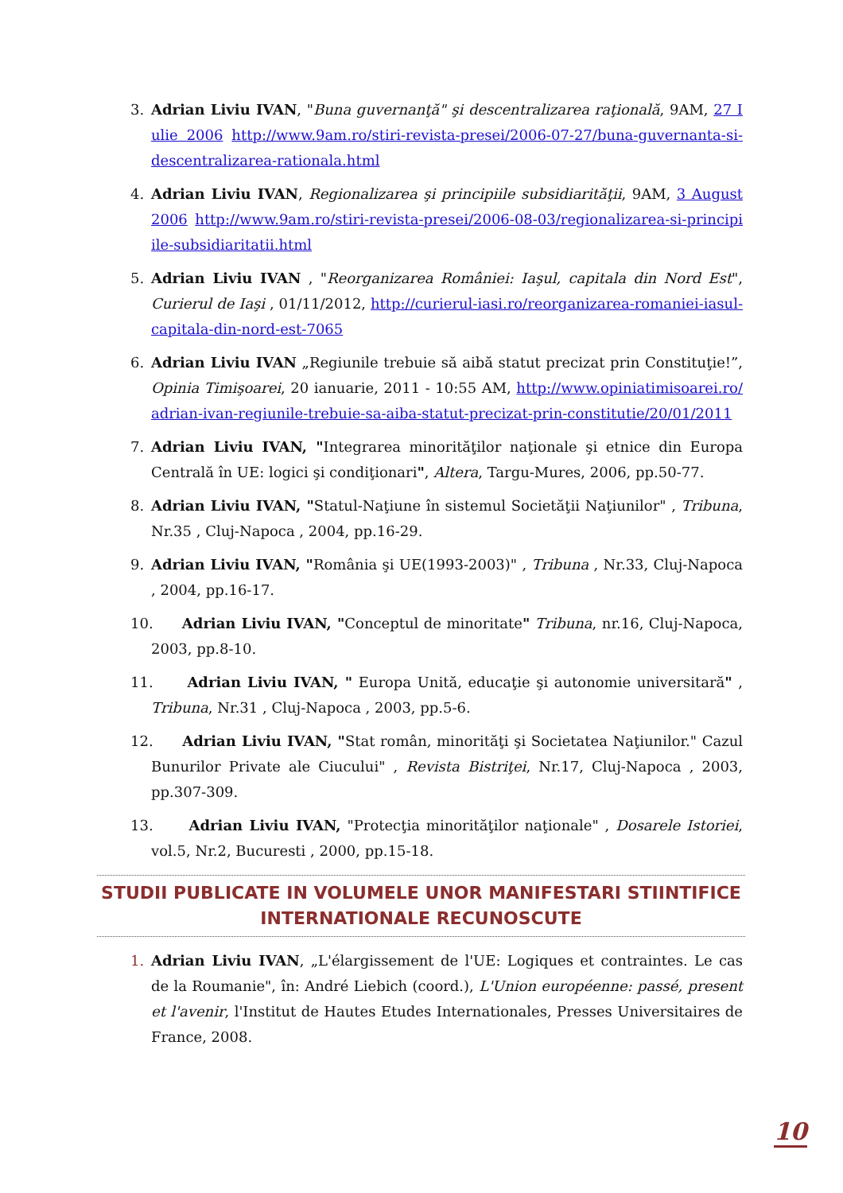3. Adrian Liviu IVAN, "Buna guvernanţă" şi descentralizarea raţională, 9AM, 27 Iulie 2006 http://www.9am.ro/stiri-revista-presei/2006-07-27/buna-guvernanta-si-descentralizarea-rationala.html
4. Adrian Liviu IVAN, Regionalizarea şi principiile subsidiarităţii, 9AM, 3 August 2006 http://www.9am.ro/stiri-revista-presei/2006-08-03/regionalizarea-si-principiile-subsidiaritatii.html
5. Adrian Liviu IVAN , "Reorganizarea României: Iaşul, capitala din Nord Est", Curierul de Iaşi , 01/11/2012, http://curierul-iasi.ro/reorganizarea-romaniei-iasul-capitala-din-nord-est-7065
6. Adrian Liviu IVAN „Regiunile trebuie să aibă statut precizat prin Constituţie!”, Opinia Timişoarei, 20 ianuarie, 2011 - 10:55 AM, http://www.opiniatimisoarei.ro/adrian-ivan-regiunile-trebuie-sa-aiba-statut-precizat-prin-constitutie/20/01/2011
7. Adrian Liviu IVAN, "Integrarea minorităţilor naţionale şi etnice din Europa Centrală în UE: logici şi condiţionari", Altera, Targu-Mures, 2006, pp.50-77.
8. Adrian Liviu IVAN, "Statul-Naţiune în sistemul Societăţii Naţiunilor" , Tribuna, Nr.35 , Cluj-Napoca , 2004, pp.16-29.
9. Adrian Liviu IVAN, "România şi UE(1993-2003)" , Tribuna , Nr.33, Cluj-Napoca , 2004, pp.16-17.
10. Adrian Liviu IVAN, "Conceptul de minoritate" Tribuna, nr.16, Cluj-Napoca, 2003, pp.8-10.
11. Adrian Liviu IVAN, " Europa Unită, educaţie şi autonomie universitară" , Tribuna, Nr.31 , Cluj-Napoca , 2003, pp.5-6.
12. Adrian Liviu IVAN, "Stat român, minorităţi şi Societatea Naţiunilor." Cazul Bunurilor Private ale Ciucului" , Revista Bistriţei, Nr.17, Cluj-Napoca , 2003, pp.307-309.
13. Adrian Liviu IVAN, "Protecţia minorităţilor naţionale" , Dosarele Istoriei, vol.5, Nr.2, Bucuresti , 2000, pp.15-18.
STUDII PUBLICATE IN VOLUMELE UNOR MANIFESTARI STIINTIFICE INTERNATIONALE RECUNOSCUTE
1. Adrian Liviu IVAN, „L'élargissement de l'UE: Logiques et contraintes. Le cas de la Roumanie", în: André Liebich (coord.), L'Union européenne: passé, present et l'avenir, l'Institut de Hautes Etudes Internationales, Presses Universitaires de France, 2008.
10